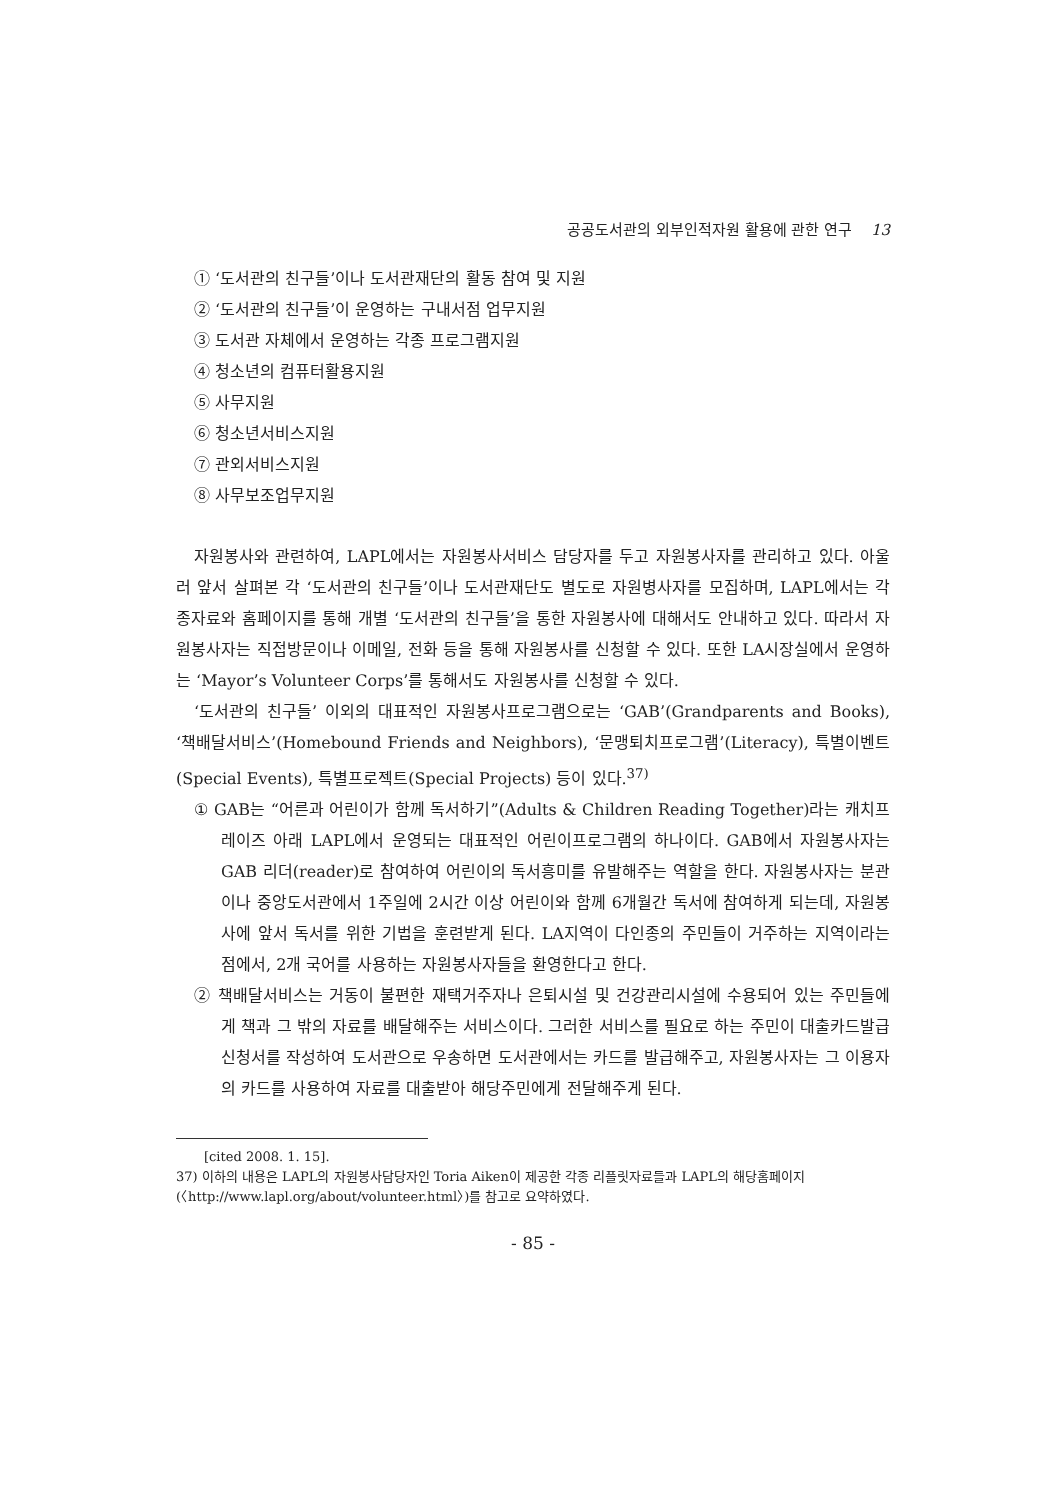공공도서관의 외부인적자원 활용에 관한 연구 13
① ‘도서관의 친구들’이나 도서관재단의 활동 참여 및 지원
② ‘도서관의 친구들’이 운영하는 구내서점 업무지원
③ 도서관 자체에서 운영하는 각종 프로그램지원
④ 청소년의 컴퓨터활용지원
⑤ 사무지원
⑥ 청소년서비스지원
⑦ 관외서비스지원
⑧ 사무보조업무지원
자원봉사와 관련하여, LAPL에서는 자원봉사서비스 담당자를 두고 자원봉사자를 관리하고 있다. 아울러 앞서 살펴본 각 ‘도서관의 친구들’이나 도서관재단도 별도로 자원병사자를 모집하며, LAPL에서는 각종자료와 홈페이지를 통해 개별 ‘도서관의 친구들’을 통한 자원봉사에 대해서도 안내하고 있다. 따라서 자원봉사자는 직접방문이나 이메일, 전화 등을 통해 자원봉사를 신청할 수 있다. 또한 LA시장실에서 운영하는 ‘Mayor’s Volunteer Corps’를 통해서도 자원봉사를 신청할 수 있다.
‘도서관의 친구들’ 이외의 대표적인 자원봉사프로그램으로는 ‘GAB’(Grandparents and Books), ‘책배달서비스’(Homebound Friends and Neighbors), ‘문맹퇴치프로그램’(Literacy), 특별이벤트(Special Events), 특별프로젝트(Special Projects) 등이 있다.<sup>37)</sup>
① GAB는 “어른과 어린이가 함께 독서하기”(Adults & Children Reading Together)라는 캐치프레이즈 아래 LAPL에서 운영되는 대표적인 어린이프로그램의 하나이다. GAB에서 자원봉사자는 GAB 리더(reader)로 참여하여 어린이의 독서흥미를 유발해주는 역할을 한다. 자원봉사자는 분관이나 중앙도서관에서 1주일에 2시간 이상 어린이와 함께 6개월간 독서에 참여하게 되는데, 자원봉사에 앞서 독서를 위한 기법을 훈련받게 된다. LA지역이 다인종의 주민들이 거주하는 지역이라는 점에서, 2개 국어를 사용하는 자원봉사자들을 환영한다고 한다.
② 책배달서비스는 거동이 불편한 재택거주자나 은퇴시설 및 건강관리시설에 수용되어 있는 주민들에게 책과 그 밖의 자료를 배달해주는 서비스이다. 그러한 서비스를 필요로 하는 주민이 대출카드발급신청서를 작성하여 도서관으로 우송하면 도서관에서는 카드를 발급해주고, 자원봉사자는 그 이용자의 카드를 사용하여 자료를 대출받아 해당주민에게 전달해주게 된다.
[cited 2008. 1. 15].
37) 이하의 내용은 LAPL의 자원봉사담당자인 Toria Aiken이 제공한 각종 리플릿자료들과 LAPL의 해당홈페이지(〈http://www.lapl.org/about/volunteer.html〉)를 참고로 요약하였다.
- 85 -